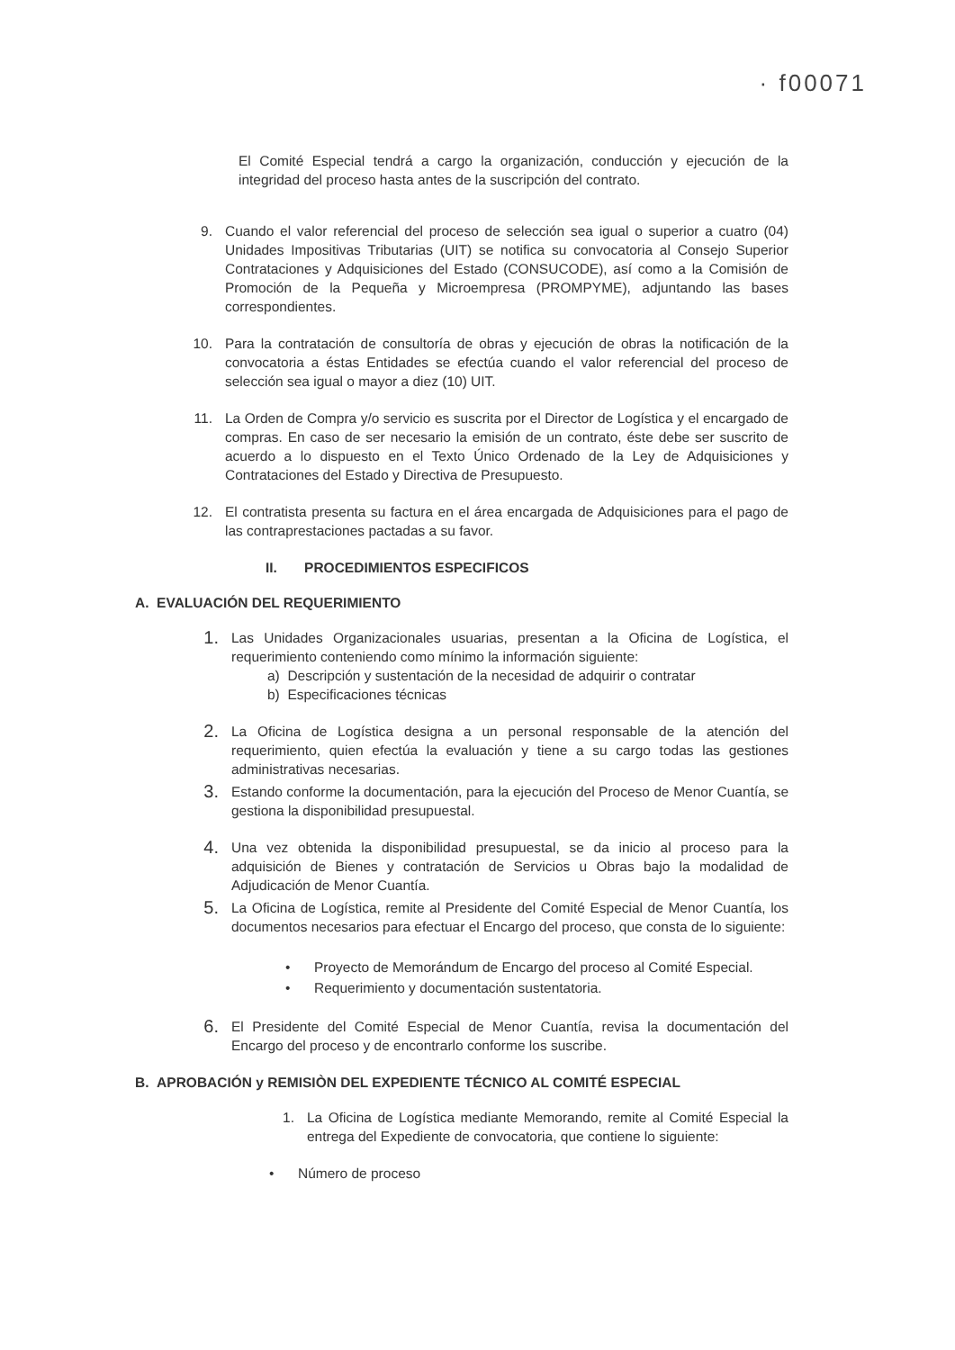· f00071
El Comité Especial tendrá a cargo la organización, conducción y ejecución de la integridad del proceso hasta antes de la suscripción del contrato.
9. Cuando el valor referencial del proceso de selección sea igual o superior a cuatro (04) Unidades Impositivas Tributarias (UIT) se notifica su convocatoria al Consejo Superior Contrataciones y Adquisiciones del Estado (CONSUCODE), así como a la Comisión de Promoción de la Pequeña y Microempresa (PROMPYME), adjuntando las bases correspondientes.
10. Para la contratación de consultoría de obras y ejecución de obras la notificación de la convocatoria a éstas Entidades se efectúa cuando el valor referencial del proceso de selección sea igual o mayor a diez (10) UIT.
11. La Orden de Compra y/o servicio es suscrita por el Director de Logística y el encargado de compras. En caso de ser necesario la emisión de un contrato, éste debe ser suscrito de acuerdo a lo dispuesto en el Texto Único Ordenado de la Ley de Adquisiciones y Contrataciones del Estado y Directiva de Presupuesto.
12. El contratista presenta su factura en el área encargada de Adquisiciones para el pago de las contraprestaciones pactadas a su favor.
II. PROCEDIMIENTOS ESPECIFICOS
A. EVALUACIÓN DEL REQUERIMIENTO
1.
Las Unidades Organizacionales usuarias, presentan a la Oficina de Logística, el requerimiento conteniendo como mínimo la información siguiente:
a) Descripción y sustentación de la necesidad de adquirir o contratar
b) Especificaciones técnicas
2.
La Oficina de Logística designa a un personal responsable de la atención del requerimiento, quien efectúa la evaluación y tiene a su cargo todas las gestiones administrativas necesarias.
3.
Estando conforme la documentación, para la ejecución del Proceso de Menor Cuantía, se gestiona la disponibilidad presupuestal.
4.
Una vez obtenida la disponibilidad presupuestal, se da inicio al proceso para la adquisición de Bienes y contratación de Servicios u Obras bajo la modalidad de Adjudicación de Menor Cuantía.
5.
La Oficina de Logística, remite al Presidente del Comité Especial de Menor Cuantía, los documentos necesarios para efectuar el Encargo del proceso, que consta de lo siguiente:
• Proyecto de Memorándum de Encargo del proceso al Comité Especial.
• Requerimiento y documentación sustentatoria.
6.
El Presidente del Comité Especial de Menor Cuantía, revisa la documentación del Encargo del proceso y de encontrarlo conforme los suscribe.
B. APROBACIÓN y REMISIÒN DEL EXPEDIENTE TÉCNICO AL COMITÉ ESPECIAL
1. La Oficina de Logística mediante Memorando, remite al Comité Especial la entrega del Expediente de convocatoria, que contiene lo siguiente:
• Número de proceso